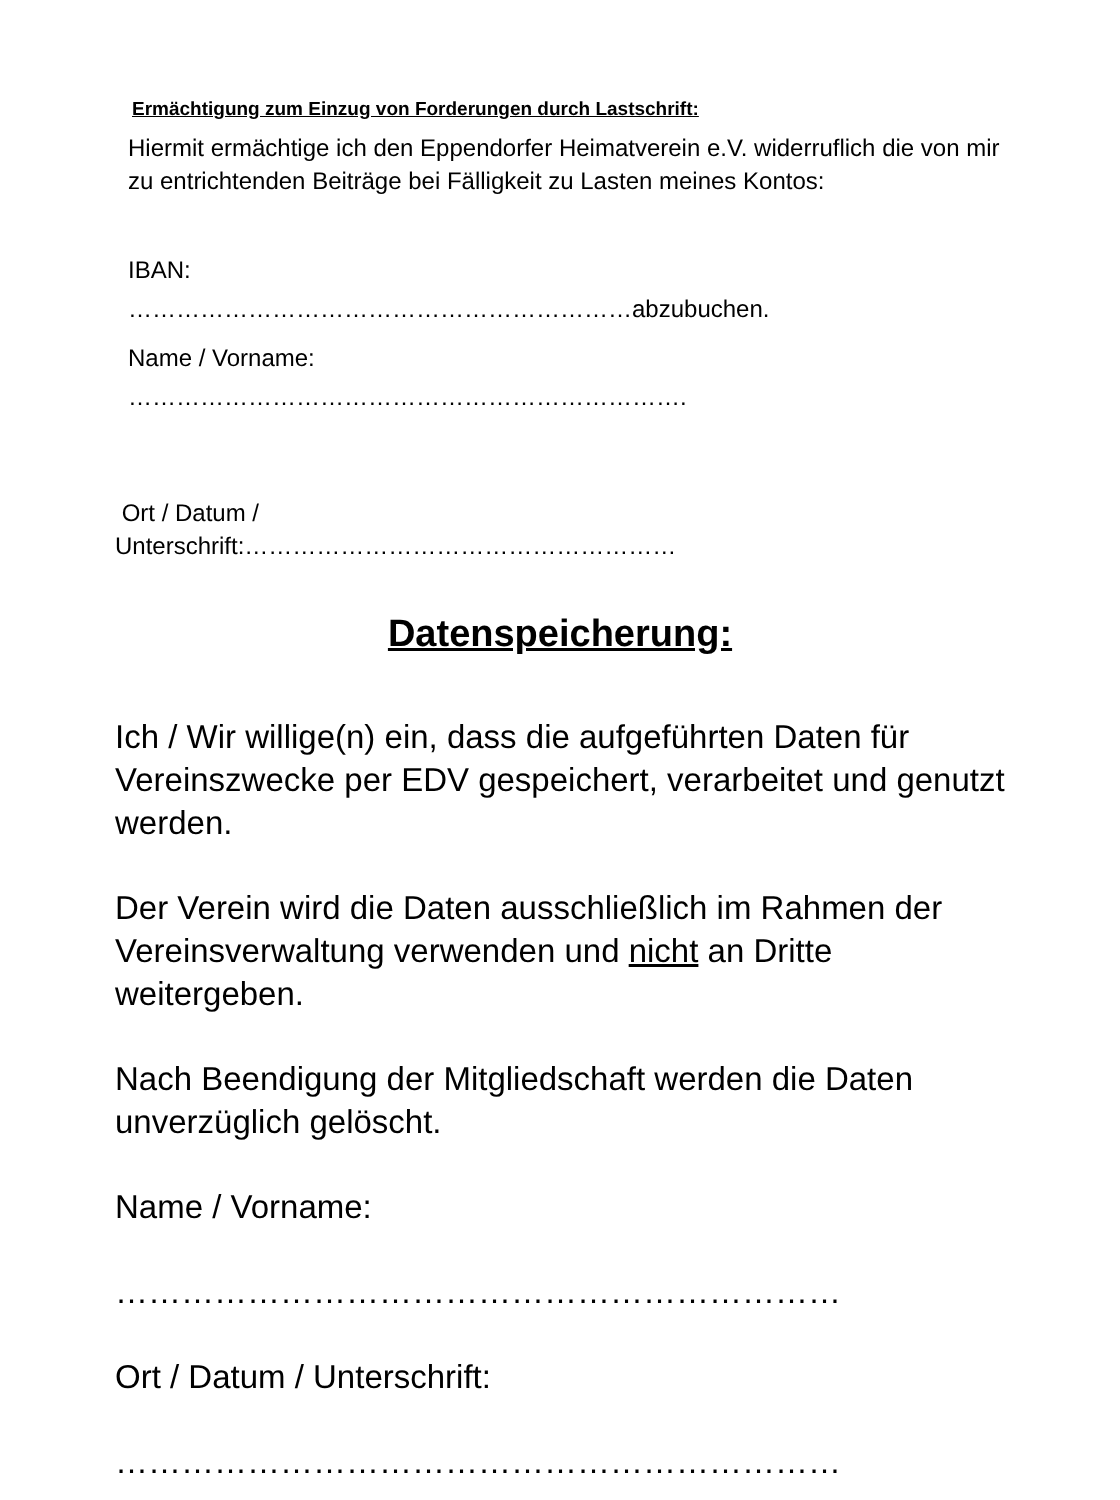Ermächtigung zum Einzug von Forderungen durch Lastschrift:
Hiermit ermächtige ich den Eppendorfer Heimatverein e.V. widerruflich die von mir zu entrichtenden Beiträge bei Fälligkeit zu Lasten meines Kontos:
IBAN:
………………………………………………………abzubuchen.
Name / Vorname:
…………………………………………………………….
Ort / Datum /
Unterschrift:………………………………………………
Datenspeicherung:
Ich / Wir willige(n) ein, dass die aufgeführten Daten für Vereinszwecke per EDV gespeichert, verarbeitet und genutzt werden.
Der Verein wird die Daten ausschließlich im Rahmen der Vereinsverwaltung verwenden und nicht an Dritte weitergeben.
Nach Beendigung der Mitgliedschaft werden die Daten unverzüglich gelöscht.
Name / Vorname:
…………………………………………………………
Ort / Datum / Unterschrift:
…………………………………………………………